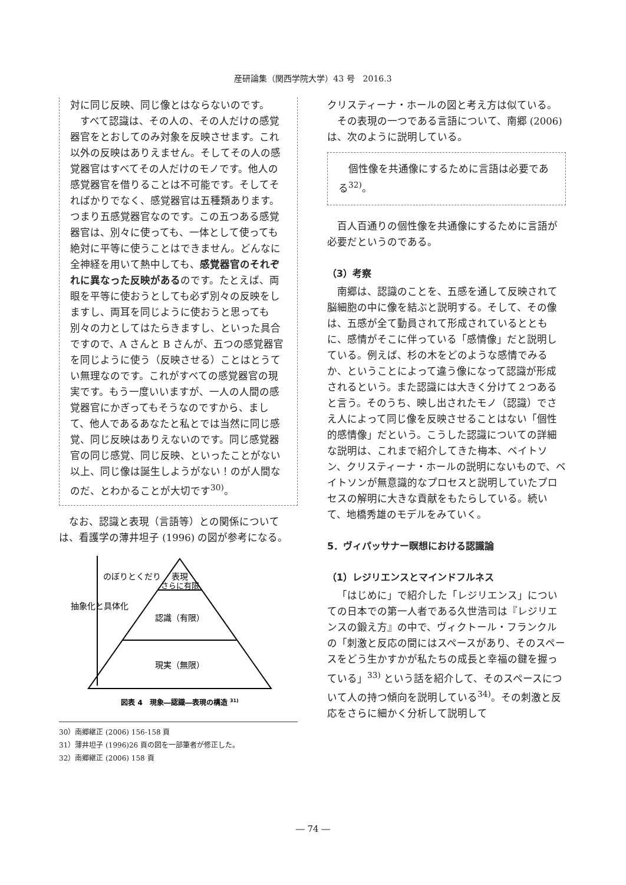産研論集（関西学院大学）43 号　2016.3
対に同じ反映、同じ像とはならないのです。
すべて認識は、その人の、その人だけの感覚器官をとおしてのみ対象を反映させます。これ以外の反映はありえません。そしてその人の感覚器官はすべてその人だけのモノです。他人の感覚器官を借りることは不可能です。そしてそればかりでなく、感覚器官は五種類あります。つまり五感覚器官なのです。この五つある感覚器官は、別々に使っても、一体として使っても絶対に平等に使うことはできません。どんなに全神経を用いて熱中しても、感覚器官のそれぞれに異なった反映があるのです。たとえば、両眼を平等に使おうとしても必ず別々の反映をしますし、両耳を同じように使おうと思っても別々の力としてはたらきますし、といった具合ですので、A さんと B さんが、五つの感覚器官を同じように使う（反映させる）ことはとうてい無理なのです。これがすべての感覚器官の現実です。もう一度いいますが、一人の人間の感覚器官にかぎってもそうなのですから、まして、他人であるあなたと私とでは当然に同じ感覚、同じ反映はありえないのです。同じ感覚器官の同じ感覚、同じ反映、といったことがない以上、同じ像は誕生しようがない！のが人間なのだ、とわかることが大切です<sup>30)</sup>。
なお、認識と表現（言語等）との関係については、看護学の薄井坦子 (1996) の図が参考になる。
表現
さらに有限
認識（有限）
現実（無限）
のぼりとくだり
抽象化と具体化
図表 4　現象―認識―表現の構造 31)
30）南郷継正 (2006) 156-158 頁
31）薄井坦子 (1996)26 頁の図を一部筆者が修正した。
32）南郷継正 (2006) 158 頁
クリスティーナ・ホールの図と考え方は似ている。
その表現の一つである言語について、南郷 (2006) は、次のように説明している。
個性像を共通像にするために言語は必要である<sup>32)</sup>。
百人百通りの個性像を共通像にするために言語が必要だというのである。
（3）考察
南郷は、認識のことを、五感を通して反映されて脳細胞の中に像を結ぶと説明する。そして、その像は、五感が全て動員されて形成されているとともに、感情がそこに伴っている「感情像」だと説明している。例えば、杉の木をどのような感情でみるか、ということによって違う像になって認識が形成されるという。また認識には大きく分けて２つあると言う。そのうち、映し出されたモノ（認識）でさえ人によって同じ像を反映させることはない「個性的感情像」だという。こうした認識についての詳細な説明は、これまで紹介してきた梅本、ベイトソン、クリスティーナ・ホールの説明にないもので、ベイトソンが無意識的なプロセスと説明していたプロセスの解明に大きな貢献をもたらしている。続いて、地橋秀雄のモデルをみていく。
5．ヴィパッサナー瞑想における認識論
（1）レジリエンスとマインドフルネス
「はじめに」で紹介した「レジリエンス」についての日本での第一人者である久世浩司は『レジリエンスの鍛え方』の中で、ヴィクトール・フランクルの「刺激と反応の間にはスペースがあり、そのスペースをどう生かすかが私たちの成長と幸福の鍵を握っている」<sup>33)</sup> という話を紹介して、そのスペースについて人の持つ傾向を説明している<sup>34)</sup>。その刺激と反応をさらに細かく分析して説明して
― 74 ―